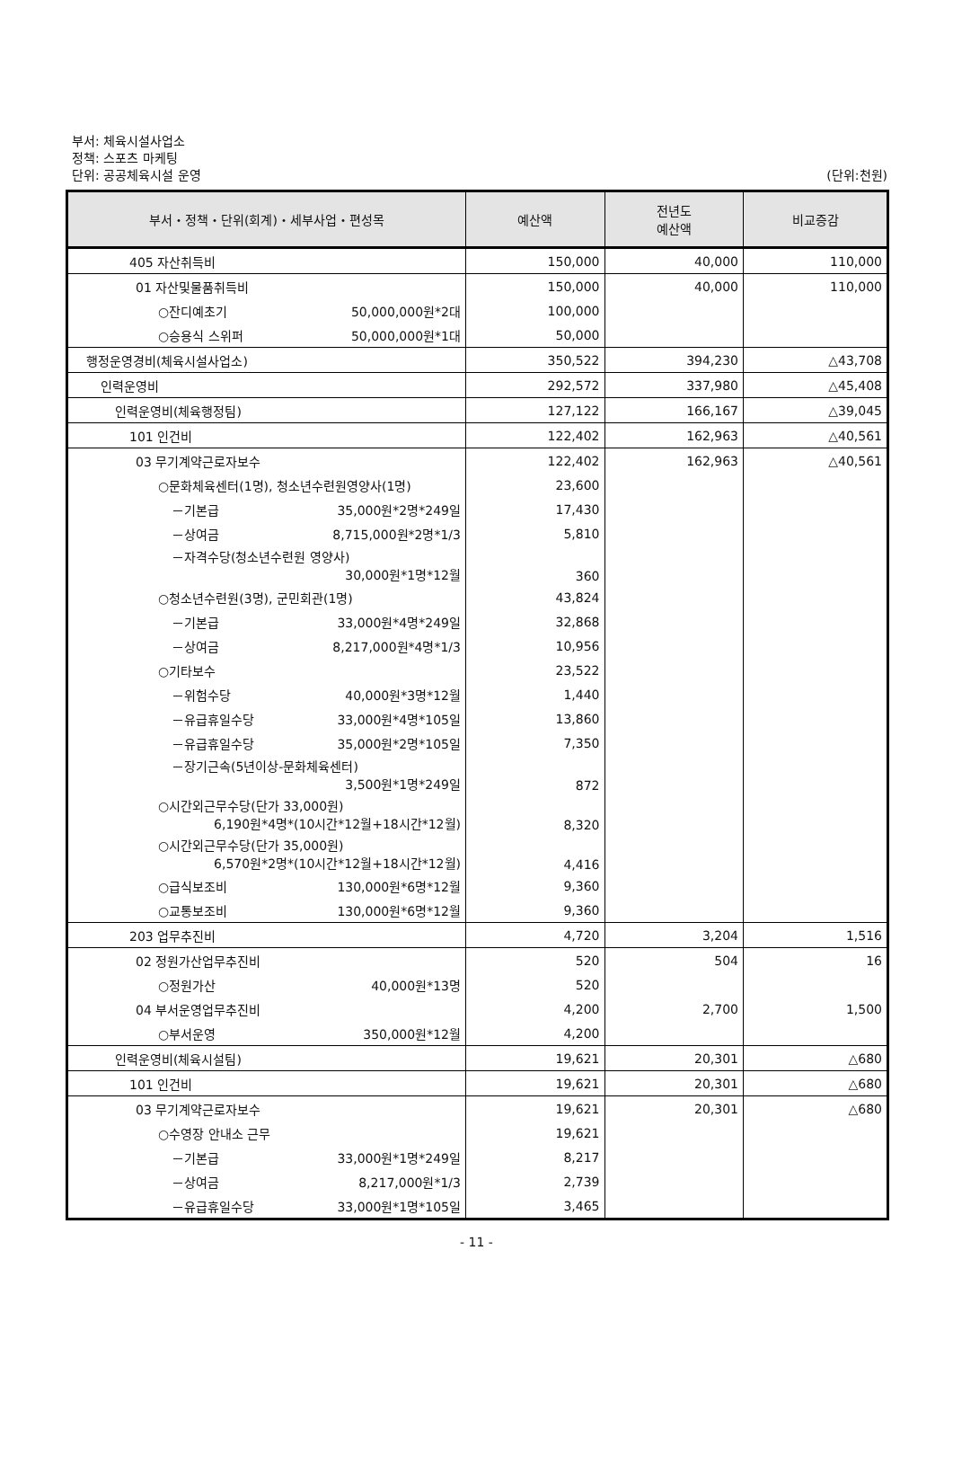부서: 체육시설사업소
정책: 스포츠 마케팅
단위: 공공체육시설 운영 (단위:천원)
| 부서・정책・단위(회계)・세부사업・편성목 | 예산액 | 전년도 예산액 | 비교증감 |
| --- | --- | --- | --- |
| 405 자산취득비 | 150,000 | 40,000 | 110,000 |
| 01 자산및물품취득비 | 150,000 | 40,000 | 110,000 |
| ○잔디예초기 50,000,000원*2대 | 100,000 | | |
| ○승용식 스위퍼 50,000,000원*1대 | 50,000 | | |
| 행정운영경비(체육시설사업소) | 350,522 | 394,230 | △43,708 |
| 인력운영비 | 292,572 | 337,980 | △45,408 |
| 인력운영비(체육행정팀) | 127,122 | 166,167 | △39,045 |
| 101 인건비 | 122,402 | 162,963 | △40,561 |
| 03 무기계약근로자보수 | 122,402 | 162,963 | △40,561 |
| ○문화체육센터(1명), 청소년수련원영양사(1명) | 23,600 | | |
| －기본급 35,000원*2명*249일 | 17,430 | | |
| －상여금 8,715,000원*2명*1/3 | 5,810 | | |
| －자격수당(청소년수련원 영양사) 30,000원*1명*12월 | 360 | | |
| ○청소년수련원(3명), 군민회관(1명) | 43,824 | | |
| －기본급 33,000원*4명*249일 | 32,868 | | |
| －상여금 8,217,000원*4명*1/3 | 10,956 | | |
| ○기타보수 | 23,522 | | |
| －위험수당 40,000원*3명*12월 | 1,440 | | |
| －유급휴일수당 33,000원*4명*105일 | 13,860 | | |
| －유급휴일수당 35,000원*2명*105일 | 7,350 | | |
| －장기근속(5년이상-문화체육센터) 3,500원*1명*249일 | 872 | | |
| ○시간외근무수당(단가 33,000원) 6,190원*4명*(10시간*12월+18시간*12월) | 8,320 | | |
| ○시간외근무수당(단가 35,000원) 6,570원*2명*(10시간*12월+18시간*12월) | 4,416 | | |
| ○급식보조비 130,000원*6명*12월 | 9,360 | | |
| ○교통보조비 130,000원*6명*12월 | 9,360 | | |
| 203 업무추진비 | 4,720 | 3,204 | 1,516 |
| 02 정원가산업무추진비 | 520 | 504 | 16 |
| ○정원가산 40,000원*13명 | 520 | | |
| 04 부서운영업무추진비 | 4,200 | 2,700 | 1,500 |
| ○부서운영 350,000원*12월 | 4,200 | | |
| 인력운영비(체육시설팀) | 19,621 | 20,301 | △680 |
| 101 인건비 | 19,621 | 20,301 | △680 |
| 03 무기계약근로자보수 | 19,621 | 20,301 | △680 |
| ○수영장 안내소 근무 | 19,621 | | |
| －기본급 33,000원*1명*249일 | 8,217 | | |
| －상여금 8,217,000원*1/3 | 2,739 | | |
| －유급휴일수당 33,000원*1명*105일 | 3,465 | | |
- 11 -